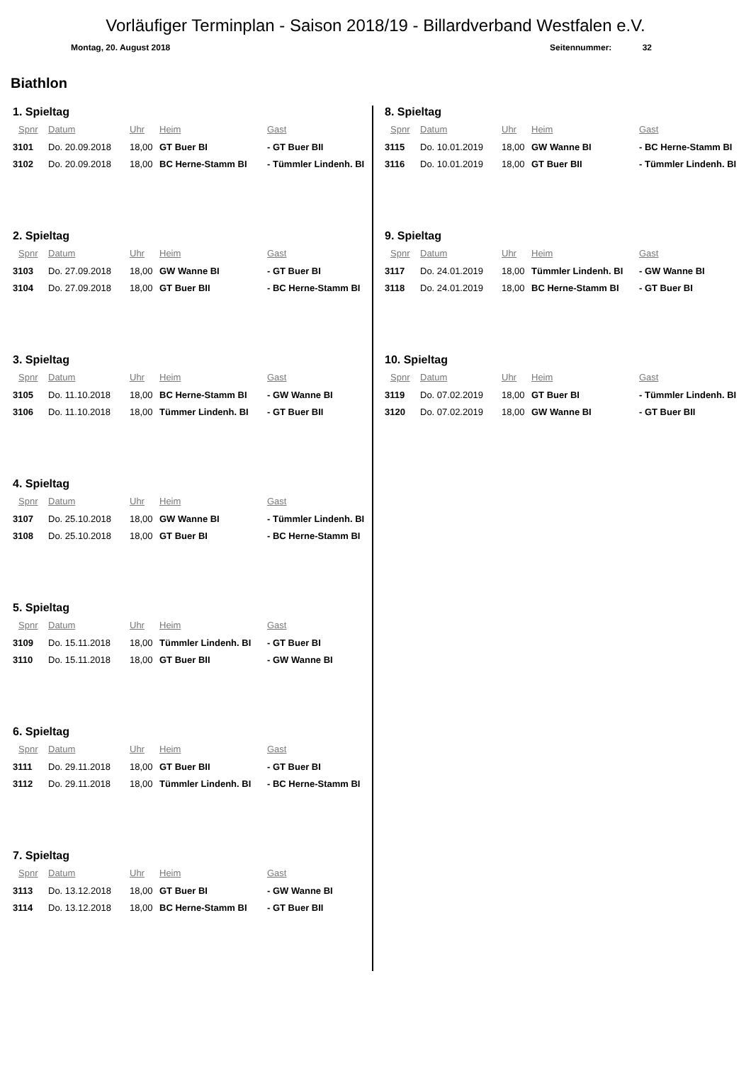Vorläufiger Terminplan - Saison 2018/19 - Billardverband Westfalen e.V.
Montag, 20. August 2018 Seitennummer: 32
Biathlon
1. Spieltag
| Spnr | Datum | Uhr | Heim | Gast |
| --- | --- | --- | --- | --- |
| 3101 | Do. 20.09.2018 | 18,00 | GT Buer BI | - GT Buer BII |
| 3102 | Do. 20.09.2018 | 18,00 | BC Herne-Stamm BI | - Tümmler Lindenh. BI |
2. Spieltag
| Spnr | Datum | Uhr | Heim | Gast |
| --- | --- | --- | --- | --- |
| 3103 | Do. 27.09.2018 | 18,00 | GW Wanne BI | - GT Buer BI |
| 3104 | Do. 27.09.2018 | 18,00 | GT Buer BII | - BC Herne-Stamm BI |
3. Spieltag
| Spnr | Datum | Uhr | Heim | Gast |
| --- | --- | --- | --- | --- |
| 3105 | Do. 11.10.2018 | 18,00 | BC Herne-Stamm BI | - GW Wanne BI |
| 3106 | Do. 11.10.2018 | 18,00 | Tümmer Lindenh. BI | - GT Buer BII |
4. Spieltag
| Spnr | Datum | Uhr | Heim | Gast |
| --- | --- | --- | --- | --- |
| 3107 | Do. 25.10.2018 | 18,00 | GW Wanne BI | - Tümmler Lindenh. BI |
| 3108 | Do. 25.10.2018 | 18,00 | GT Buer BI | - BC Herne-Stamm BI |
5. Spieltag
| Spnr | Datum | Uhr | Heim | Gast |
| --- | --- | --- | --- | --- |
| 3109 | Do. 15.11.2018 | 18,00 | Tümmler Lindenh. BI | - GT Buer BI |
| 3110 | Do. 15.11.2018 | 18,00 | GT Buer BII | - GW Wanne BI |
6. Spieltag
| Spnr | Datum | Uhr | Heim | Gast |
| --- | --- | --- | --- | --- |
| 3111 | Do. 29.11.2018 | 18,00 | GT Buer BII | - GT Buer BI |
| 3112 | Do. 29.11.2018 | 18,00 | Tümmler Lindenh. BI | - BC Herne-Stamm BI |
7. Spieltag
| Spnr | Datum | Uhr | Heim | Gast |
| --- | --- | --- | --- | --- |
| 3113 | Do. 13.12.2018 | 18,00 | GT Buer BI | - GW Wanne BI |
| 3114 | Do. 13.12.2018 | 18,00 | BC Herne-Stamm BI | - GT Buer BII |
8. Spieltag
| Spnr | Datum | Uhr | Heim | Gast |
| --- | --- | --- | --- | --- |
| 3115 | Do. 10.01.2019 | 18,00 | GW Wanne BI | - BC Herne-Stamm BI |
| 3116 | Do. 10.01.2019 | 18,00 | GT Buer BII | - Tümmler Lindenh. BI |
9. Spieltag
| Spnr | Datum | Uhr | Heim | Gast |
| --- | --- | --- | --- | --- |
| 3117 | Do. 24.01.2019 | 18,00 | Tümmler Lindenh. BI | - GW Wanne BI |
| 3118 | Do. 24.01.2019 | 18,00 | BC Herne-Stamm BI | - GT Buer BI |
10. Spieltag
| Spnr | Datum | Uhr | Heim | Gast |
| --- | --- | --- | --- | --- |
| 3119 | Do. 07.02.2019 | 18,00 | GT Buer BI | - Tümmler Lindenh. BI |
| 3120 | Do. 07.02.2019 | 18,00 | GW Wanne BI | - GT Buer BII |